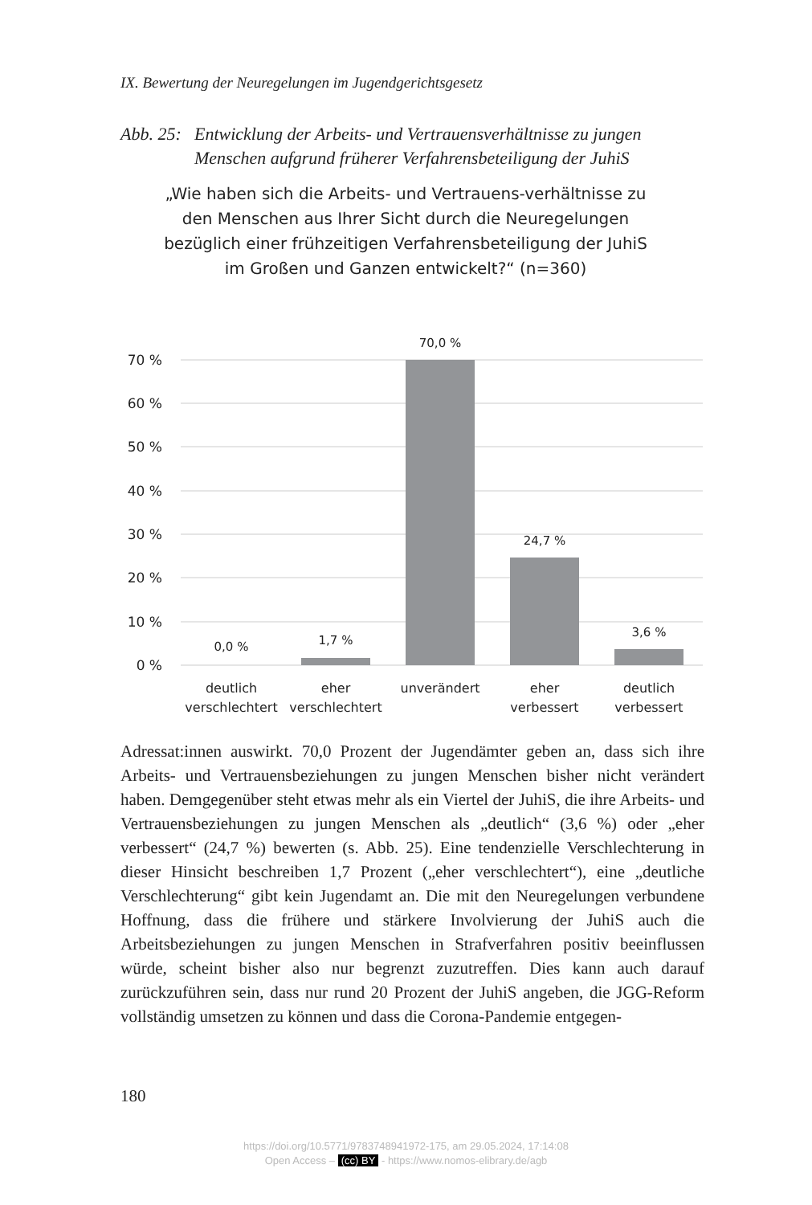IX. Bewertung der Neuregelungen im Jugendgerichtsgesetz
Abb. 25: Entwicklung der Arbeits- und Vertrauensverhältnisse zu jungen
Menschen aufgrund früherer Verfahrensbeteiligung der JuhiS
„Wie haben sich die Arbeits- und Vertrauens-verhältnisse zu den Menschen aus Ihrer Sicht durch die Neuregelungen bezüglich einer frühzeitigen Verfahrensbeteiligung der JuhiS im Großen und Ganzen entwickelt?“ (n=360)
70 %
60 %
50 %
40 %
30 %
20 %
10 %
0 %
0,0 %
1,7 %
70,0 %
24,7 %
3,6 %
deutlich
verschlechtert
eher
verschlechtert
unverändert
eher
verbessert
deutlich
verbessert
Adressat:innen auswirkt. 70,0 Prozent der Jugendämter geben an, dass sich ihre Arbeits- und Vertrauensbeziehungen zu jungen Menschen bisher nicht verändert haben. Demgegenüber steht etwas mehr als ein Viertel der JuhiS, die ihre Arbeits- und Vertrauensbeziehungen zu jungen Menschen als „deutlich“ (3,6 %) oder „eher verbessert“ (24,7 %) bewerten (s. Abb. 25). Eine tendenzielle Verschlechterung in dieser Hinsicht beschreiben 1,7 Pro­zent („eher verschlechtert“), eine „deutliche Verschlechterung“ gibt kein Ju­gendamt an. Die mit den Neuregelungen verbundene Hoffnung, dass die frühere und stärkere Involvierung der JuhiS auch die Arbeitsbeziehungen zu jungen Menschen in Strafverfahren positiv beeinflussen würde, scheint bisher also nur begrenzt zuzutreffen. Dies kann auch darauf zurückzufüh­ren sein, dass nur rund 20 Prozent der JuhiS angeben, die JGG-Reform vollständig umsetzen zu können und dass die Corona-Pandemie entgegen-
180
https://doi.org/10.5771/9783748941972-175, am 29.05.2024, 17:14:08
Open Access – (cc) BY - https://www.nomos-elibrary.de/agb